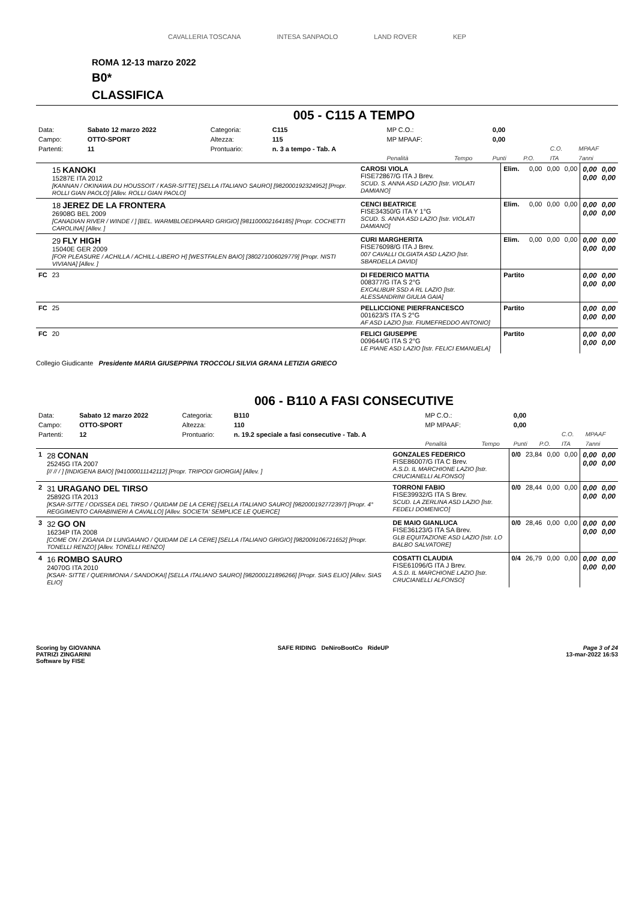CAVALLERIA TOSCANA INTESA SANPAOLO LAND ROVER KEP
ROMA 12-13 marzo 2022
B0*
CLASSIFICA
005 - C115 A TEMPO
| Data: | Sabato 12 marzo 2022 | Categoria: | C115 | MP C.O.: | | 0,00 | | | |
| Campo: | OTTO-SPORT | Altezza: | 115 | MP MPAAF: | | 0,00 | | | |
| Partenti: | 11 | Prontuario: | n. 3 a tempo - Tab. A | | | | | C.O. | MPAAF |
| | | | | Penalità | Tempo | Punti | P.O. | ITA | 7anni |
| | 15 KANOKI 15287E ITA 2012 [KANNAN / OKINAWA DU HOUSSOIT / KASR-SITTE] [SELLA ITALIANO SAURO] [982000192324952] [Propr. ROLLI GIAN PAOLO] [Allev. ROLLI GIAN PAOLO] | CAROSI VIOLA FISE72867/G ITA J Brev. SCUD. S. ANNA ASD LAZIO [Istr. VIOLATI DAMIANO] | Elim. | 0,00 | 0,00 | 0,00 | 0,00 0,00 | 0,00 0,00 |
| | 18 JEREZ DE LA FRONTERA 26908G BEL 2009 [CANADIAN RIVER / WINDE / ] [BEL. WARMBLOEDPAARD GRIGIO] [981100002164185] [Propr. COCHETTI CAROLINA] [Allev. ] | CENCI BEATRICE FISE34350/G ITA Y 1°G SCUD. S. ANNA ASD LAZIO [Istr. VIOLATI DAMIANO] | Elim. | 0,00 | 0,00 | 0,00 | 0,00 0,00 | 0,00 0,00 |
| | 29 FLY HIGH 15040E GER 2009 [FOR PLEASURE / ACHILLA / ACHILL-LIBERO H] [WESTFALEN BAIO] [380271006029779] [Propr. NISTI VIVIANA] [Allev. ] | CURI MARGHERITA FISE76098/G ITA J Brev. 007 CAVALLI OLGIATA ASD LAZIO [Istr. SBARDELLA DAVID] | Elim. | 0,00 | 0,00 | 0,00 | 0,00 0,00 | 0,00 0,00 |
| FC | 23 | DI FEDERICO MATTIA 008377/G ITA S 2°G EXCALIBUR SSD A RL LAZIO [Istr. ALESSANDRINI GIULIA GAIA] | Partito | | | | 0,00 0,00 | 0,00 0,00 |
| FC | 25 | PELLICCIONE PIERFRANCESCO 001623/S ITA S 2°G AF ASD LAZIO [Istr. FIUMEFREDDO ANTONIO] | Partito | | | | 0,00 0,00 | 0,00 0,00 |
| FC | 20 | FELICI GIUSEPPE 009644/G ITA S 2°G LE PIANE ASD LAZIO [Istr. FELICI EMANUELA] | Partito | | | | 0,00 0,00 | 0,00 0,00 |
Collegio Giudicante Presidente MARIA GIUSEPPINA TROCCOLI SILVIA GRANA LETIZIA GRIECO
006 - B110 A FASI CONSECUTIVE
| Data: | Sabato 12 marzo 2022 | Categoria: | B110 | MP C.O.: | | 0,00 | | | |
| Campo: | OTTO-SPORT | Altezza: | 110 | MP MPAAF: | | 0,00 | | | |
| Partenti: | 12 | Prontuario: | n. 19.2 speciale a fasi consecutive - Tab. A | | | | | C.O. | MPAAF |
| | | | | Penalità | Tempo | Punti | P.O. | ITA | 7anni |
| 1 | 28 CONAN 25245G ITA 2007 [// // / ] [INDIGENA BAIO] [941000011142112] [Propr. TRIPODI GIORGIA] [Allev. ] | GONZALES FEDERICO FISE86007/G ITA C Brev. A.S.D. IL MARCHIONE LAZIO [Istr. CRUCIANELLI ALFONSO] | 0/0 | 23,84 | 0,00 | 0,00 | 0,00 0,00 | 0,00 0,00 |
| 2 | 31 URAGANO DEL TIRSO 25892G ITA 2013 [KSAR-SITTE / ODISSEA DEL TIRSO / QUIDAM DE LA CERE] [SELLA ITALIANO SAURO] [982000192772397] [Propr. 4° REGGIMENTO CARABINIERI A CAVALLO] [Allev. SOCIETA' SEMPLICE LE QUERCE] | TORRONI FABIO FISE39932/G ITA S Brev. SCUD. LA ZERLINA ASD LAZIO [Istr. FEDELI DOMENICO] | 0/0 | 28,44 | 0,00 | 0,00 | 0,00 0,00 | 0,00 0,00 |
| 3 | 32 GO ON 16234P ITA 2008 [COME ON / ZIGANA DI LUNGAIANO / QUIDAM DE LA CERE] [SELLA ITALIANO GRIGIO] [982009106721652] [Propr. TONELLI RENZO] [Allev. TONELLI RENZO] | DE MAIO GIANLUCA FISE36123/G ITA SA Brev. GLB EQUITAZIONE ASD LAZIO [Istr. LO BALBO SALVATORE] | 0/0 | 28,46 | 0,00 | 0,00 | 0,00 0,00 | 0,00 0,00 |
| 4 | 16 ROMBO SAURO 24070G ITA 2010 [KSAR- SITTE / QUERIMONIA / SANDOKAI] [SELLA ITALIANO SAURO] [982000121896266] [Propr. SIAS ELIO] [Allev. SIAS ELIO] | COSATTI CLAUDIA FISE61096/G ITA J Brev. A.S.D. IL MARCHIONE LAZIO [Istr. CRUCIANELLI ALFONSO] | 0/4 | 26,79 | 0,00 | 0,00 | 0,00 0,00 | 0,00 0,00 |
Scoring by GIOVANNA
PATRIZI ZINGARINI
Software by FISE
SAFE RIDING DeNiroBootCo RideUP
Page 3 of 24
13-mar-2022 16:53